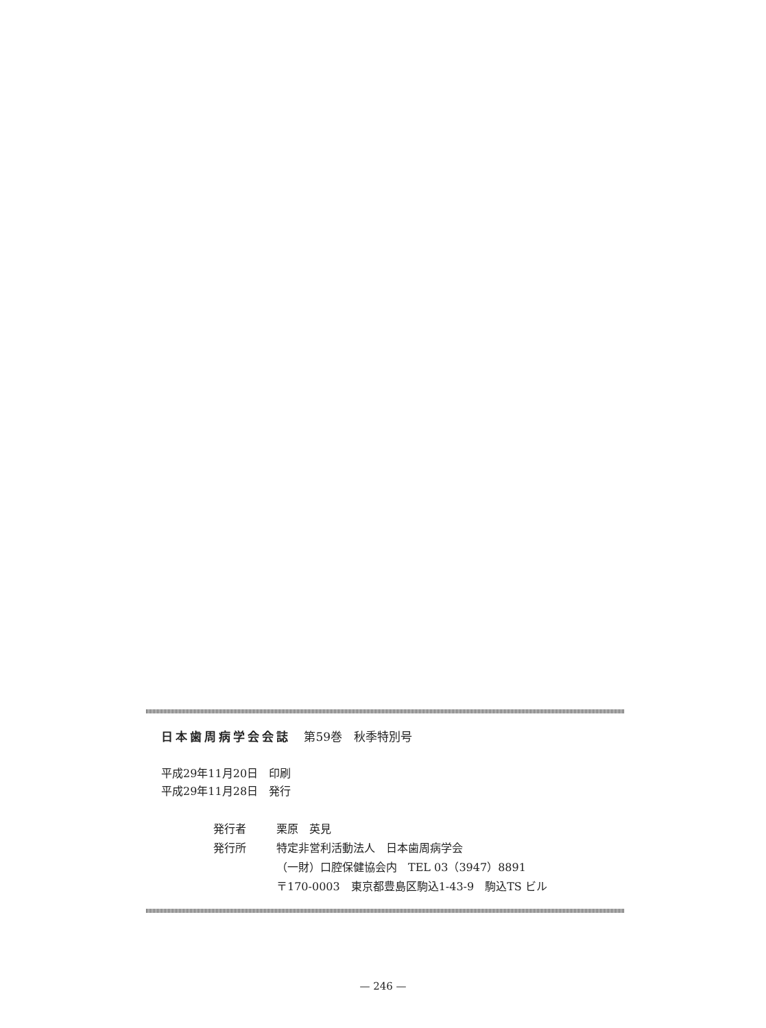日本歯周病学会会誌 第59巻　秋季特別号
平成29年11月20日　印刷
平成29年11月28日　発行
発行者 栗原　英見
発行所 特定非営利活動法人　日本歯周病学会
（一財）口腔保健協会内　TEL 03（3947）8891
〒170-0003　東京都豊島区駒込1-43-9　駒込TS ビル
— 246 —